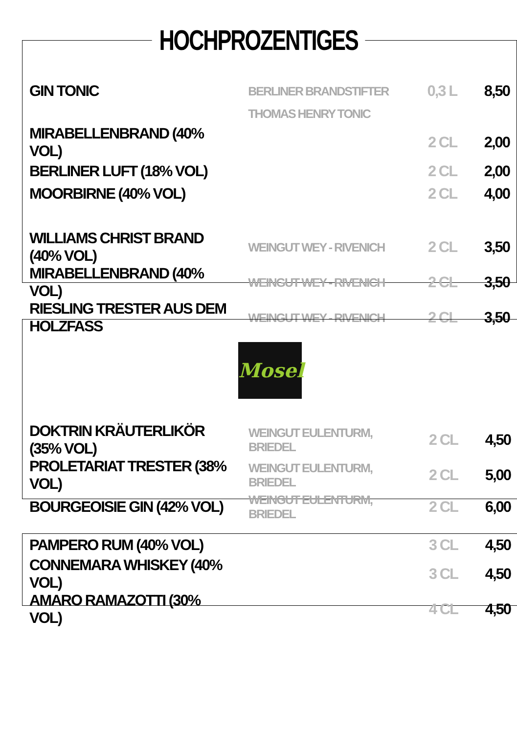| GIN TONIC | BERLINER BRANDSTIFTER | 0,3 L | 8,50 |
| | THOMAS HENRY TONIC | | |
| MIRABELLENBRAND (40% VOL) | | 2 CL | 2,00 |
| BERLINER LUFT (18% VOL) | | 2 CL | 2,00 |
| MOORBIRNE (40% VOL) | | 2 CL | 4,00 |
| WILLIAMS CHRIST BRAND (40% VOL) | WEINGUT WEY - RIVENICH | 2 CL | 3,50 |
| MIRABELLENBRAND (40% VOL) | WEINGUT WEY - RIVENICH | 2 CL | 3,50 |
| RIESLING TRESTER AUS DEM HOLZFASS | WEINGUT WEY - RIVENICH | 2 CL | 3,50 |
HOCHPROZENTIGES
Mosel
| DOKTRIN KRÄUTERLIKÖR (35% VOL) | WEINGUT EULENTURM, BRIEDEL | 2 CL | 4,50 |
| PROLETARIAT TRESTER (38% VOL) | WEINGUT EULENTURM, BRIEDEL | 2 CL | 5,00 |
| BOURGEOISIE GIN (42% VOL) | WEINGUT EULENTURM, BRIEDEL | 2 CL | 6,00 |
| PAMPERO RUM (40% VOL) | | 3 CL | 4,50 |
| CONNEMARA WHISKEY (40% VOL) | | 3 CL | 4,50 |
| AMARO RAMAZOTTI (30% VOL) | | 4 CL | 4,50 |